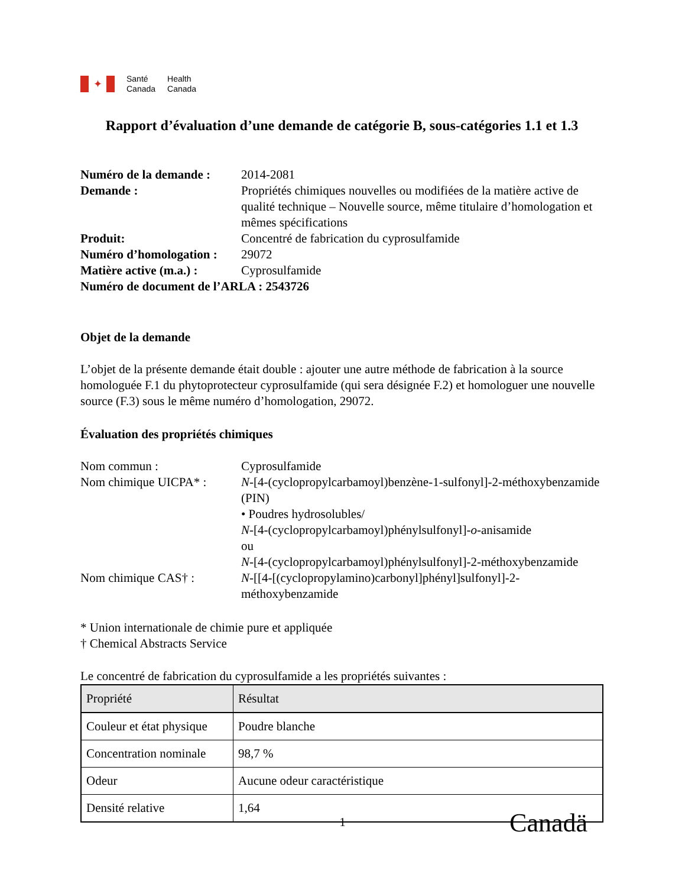✦
Santé
Canada
Health
Canada
Rapport d’évaluation d’une demande de catégorie B, sous-catégories 1.1 et 1.3
Numéro de la demande :
2014-2081
Demande :
Propriétés chimiques nouvelles ou modifiées de la matière active de qualité technique – Nouvelle source, même titulaire d’homologation et mêmes spécifications
Produit:
Concentré de fabrication du cyprosulfamide
Numéro d’homologation :
29072
Matière active (m.a.) :
Cyprosulfamide
Numéro de document de l’ARLA : 2543726
Objet de la demande
L’objet de la présente demande était double : ajouter une autre méthode de fabrication à la source homologuée F.1 du phytoprotecteur cyprosulfamide (qui sera désignée F.2) et homologuer une nouvelle source (F.3) sous le même numéro d’homologation, 29072.
Évaluation des propriétés chimiques
Nom commun :
Cyprosulfamide
Nom chimique UICPA* :
N-[4-(cyclopropylcarbamoyl)benzène-1-sulfonyl]-2-méthoxybenzamide (PIN)
• Poudres hydrosolubles/
N-[4-(cyclopropylcarbamoyl)phénylsulfonyl]-o-anisamide
ou
N-[4-(cyclopropylcarbamoyl)phénylsulfonyl]-2-méthoxybenzamide
Nom chimique CAS† :
N-[[4-[(cyclopropylamino)carbonyl]phényl]sulfonyl]-2-méthoxybenzamide
* Union internationale de chimie pure et appliquée
† Chemical Abstracts Service
Le concentré de fabrication du cyprosulfamide a les propriétés suivantes :
| Propriété | Résultat |
| --- | --- |
| Couleur et état physique | Poudre blanche |
| Concentration nominale | 98,7 % |
| Odeur | Aucune odeur caractéristique |
| Densité relative | 1,64 |
1
Canadä